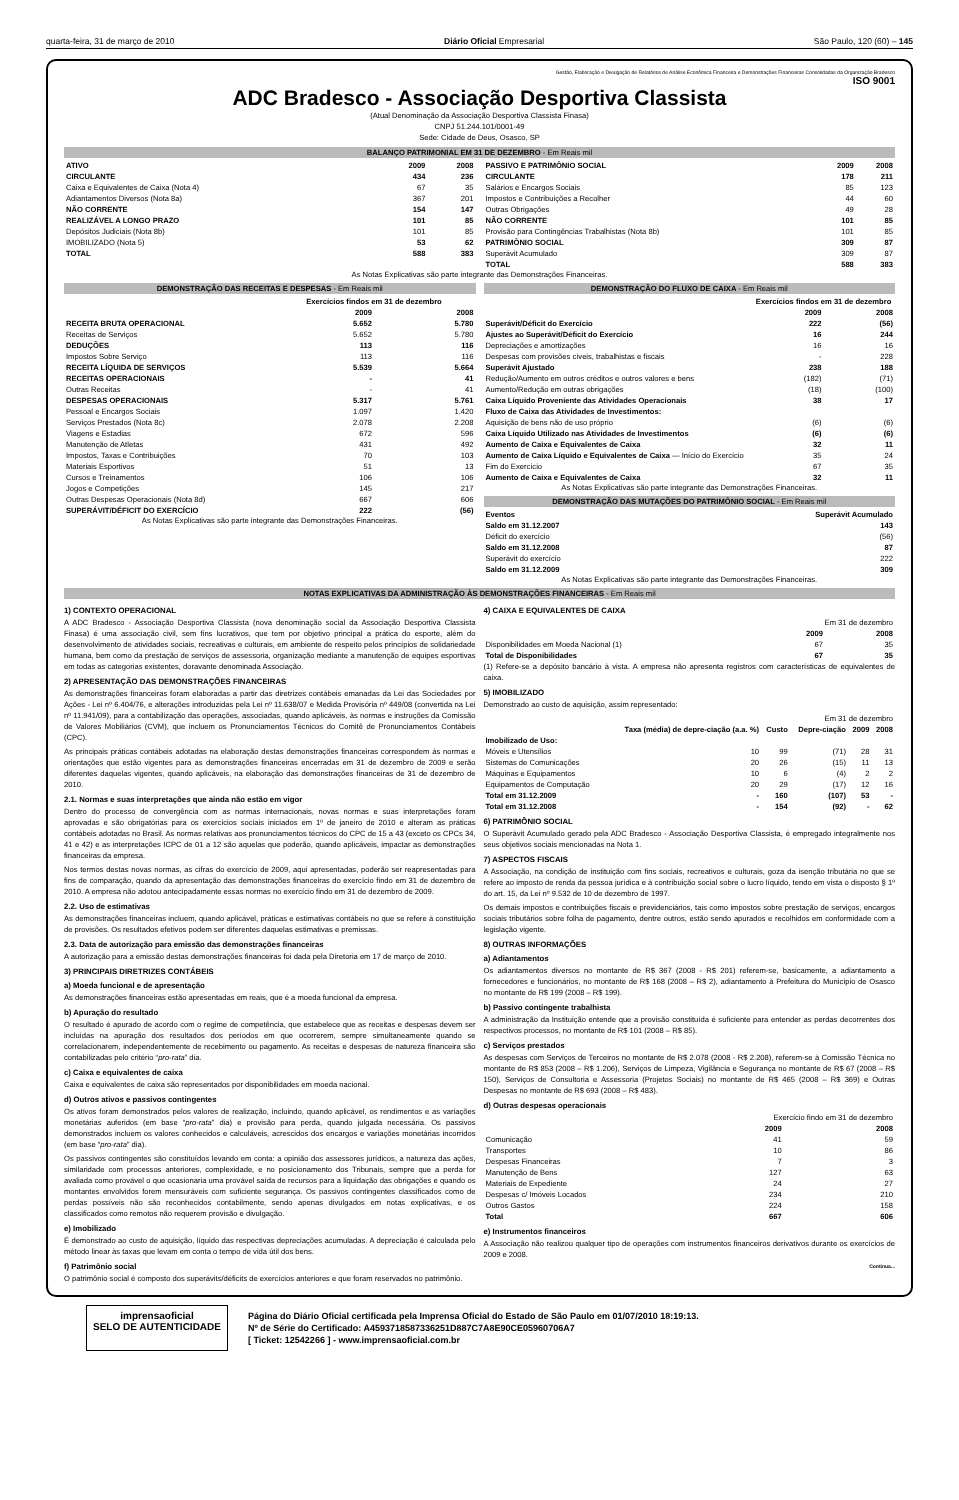quarta-feira, 31 de março de 2010 Diário Oficial Empresarial São Paulo, 120 (60) – 145
Gestão, Elaboração e Divulgação de Relatórios de Análise Econômica Financeira e Demonstrações Financeiras Consolidadas da Organização Bradesco
ISO 9001
ADC Bradesco - Associação Desportiva Classista
(Atual Denominação da Associação Desportiva Classista Finasa)
CNPJ 51.244.101/0001-49
Sede: Cidade de Deus, Osasco, SP
BALANÇO PATRIMONIAL EM 31 DE DEZEMBRO - Em Reais mil
| ATIVO | 2009 | 2008 |
| CIRCULANTE | 434 | 236 |
| Caixa e Equivalentes de Caixa (Nota 4) | 67 | 35 |
| Adiantamentos Diversos (Nota 8a) | 367 | 201 |
| NÃO CORRENTE | 154 | 147 |
| REALIZÁVEL A LONGO PRAZO | 101 | 85 |
| Depósitos Judiciais (Nota 8b) | 101 | 85 |
| IMOBILIZADO (Nota 5) | 53 | 62 |
| TOTAL | 588 | 383 |
| PASSIVO E PATRIMÔNIO SOCIAL | 2009 | 2008 |
| CIRCULANTE | 178 | 211 |
| Salários e Encargos Sociais | 85 | 123 |
| Impostos e Contribuições a Recolher | 44 | 60 |
| Outras Obrigações | 49 | 28 |
| NÃO CORRENTE | 101 | 85 |
| Provisão para Contingências Trabalhistas (Nota 8b) | 101 | 85 |
| PATRIMÔNIO SOCIAL | 309 | 87 |
| Superávit Acumulado | 309 | 87 |
| TOTAL | 588 | 383 |
As Notas Explicativas são parte integrante das Demonstrações Financeiras.
DEMONSTRAÇÃO DAS RECEITAS E DESPESAS - Em Reais mil
| | Exercícios findos em 31 de dezembro | |
| | 2009 | 2008 |
| RECEITA BRUTA OPERACIONAL | 5.652 | 5.780 |
| Receitas de Serviços | 5.652 | 5.780 |
| DEDUÇÕES | 113 | 116 |
| Impostos Sobre Serviço | 113 | 116 |
| RECEITA LÍQUIDA DE SERVIÇOS | 5.539 | 5.664 |
| RECEITAS OPERACIONAIS | - | 41 |
| Outras Receitas | - | 41 |
| DESPESAS OPERACIONAIS | 5.317 | 5.761 |
| Pessoal e Encargos Sociais | 1.097 | 1.420 |
| Serviços Prestados (Nota 8c) | 2.078 | 2.208 |
| Viagens e Estadias | 672 | 596 |
| Manutenção de Atletas | 431 | 492 |
| Impostos, Taxas e Contribuições | 70 | 103 |
| Materiais Esportivos | 51 | 13 |
| Cursos e Treinamentos | 106 | 106 |
| Jogos e Competições | 145 | 217 |
| Outras Despesas Operacionais (Nota 8d) | 667 | 606 |
| SUPERÁVIT/DÉFICIT DO EXERCÍCIO | 222 | (56) |
As Notas Explicativas são parte integrante das Demonstrações Financeiras.
DEMONSTRAÇÃO DO FLUXO DE CAIXA - Em Reais mil
| | Exercícios findos em 31 de dezembro | |
| | 2009 | 2008 |
| Superávit/Déficit do Exercício | 222 | (56) |
| Ajustes ao Superávit/Déficit do Exercício | 16 | 244 |
| Depreciações e amortizações | 16 | 16 |
| Despesas com provisões cíveis, trabalhistas e fiscais | - | 228 |
| Superávit Ajustado | 238 | 188 |
| Redução/Aumento em outros créditos e outros valores e bens | (182) | (71) |
| Aumento/Redução em outras obrigações | (18) | (100) |
| Caixa Líquido Proveniente das Atividades Operacionais | 38 | 17 |
| Fluxo de Caixa das Atividades de Investimentos: | | |
| Aquisição de bens não de uso próprio | (6) | (6) |
| Caixa Líquido Utilizado nas Atividades de Investimentos | (6) | (6) |
| Aumento de Caixa e Equivalentes de Caixa | 32 | 11 |
| Aumento de Caixa Líquido e Equivalentes de Caixa — Início do Exercício | 35 | 24 |
| Fim do Exercício | 67 | 35 |
| Aumento de Caixa e Equivalentes de Caixa | 32 | 11 |
As Notas Explicativas são parte integrante das Demonstrações Financeiras.
DEMONSTRAÇÃO DAS MUTAÇÕES DO PATRIMÔNIO SOCIAL - Em Reais mil
| Eventos | Superávit Acumulado |
| Saldo em 31.12.2007 | 143 |
| Déficit do exercício | (56) |
| Saldo em 31.12.2008 | 87 |
| Superávit do exercício | 222 |
| Saldo em 31.12.2009 | 309 |
As Notas Explicativas são parte integrante das Demonstrações Financeiras.
NOTAS EXPLICATIVAS DA ADMINISTRAÇÃO ÀS DEMONSTRAÇÕES FINANCEIRAS - Em Reais mil
1) CONTEXTO OPERACIONAL
A ADC Bradesco - Associação Desportiva Classista (nova denominação social da Associação Desportiva Classista Finasa) é uma associação civil, sem fins lucrativos, que tem por objetivo principal a prática do esporte, além do desenvolvimento de atividades sociais, recreativas e culturais, em ambiente de respeito pelos princípios de solidariedade humana, bem como da prestação de serviços de assessoria, organização mediante a manutenção de equipes esportivas em todas as categorias existentes, doravante denominada Associação.
2) APRESENTAÇÃO DAS DEMONSTRAÇÕES FINANCEIRAS
As demonstrações financeiras foram elaboradas a partir das diretrizes contábeis emanadas da Lei das Sociedades por Ações - Lei nº 6.404/76, e alterações introduzidas pela Lei nº 11.638/07 e Medida Provisória nº 449/08 (convertida na Lei nº 11.941/09), para a contabilização das operações, associadas, quando aplicáveis, às normas e instruções da Comissão de Valores Mobiliários (CVM), que incluem os Pronunciamentos Técnicos do Comitê de Pronunciamentos Contábeis (CPC).
As principais práticas contábeis adotadas na elaboração destas demonstrações financeiras correspondem às normas e orientações que estão vigentes para as demonstrações financeiras encerradas em 31 de dezembro de 2009 e serão diferentes daquelas vigentes, quando aplicáveis, na elaboração das demonstrações financeiras de 31 de dezembro de 2010.
2.1. Normas e suas interpretações que ainda não estão em vigor
Dentro do processo de convergência com as normas internacionais, novas normas e suas interpretações foram aprovadas e são obrigatórias para os exercícios sociais iniciados em 1º de janeiro de 2010 e alteram as práticas contábeis adotadas no Brasil. As normas relativas aos pronunciamentos técnicos do CPC de 15 a 43 (exceto os CPCs 34, 41 e 42) e as interpretações ICPC de 01 a 12 são aquelas que poderão, quando aplicáveis, impactar as demonstrações financeiras da empresa.
Nos termos destas novas normas, as cifras do exercício de 2009, aqui apresentadas, poderão ser reapresentadas para fins de comparação, quando da apresentação das demonstrações financeiras do exercício findo em 31 de dezembro de 2010. A empresa não adotou antecipadamente essas normas no exercício findo em 31 de dezembro de 2009.
2.2. Uso de estimativas
As demonstrações financeiras incluem, quando aplicável, práticas e estimativas contábeis no que se refere à constituição de provisões. Os resultados efetivos podem ser diferentes daquelas estimativas e premissas.
2.3. Data de autorização para emissão das demonstrações financeiras
A autorização para a emissão destas demonstrações financeiras foi dada pela Diretoria em 17 de março de 2010.
3) PRINCIPAIS DIRETRIZES CONTÁBEIS
a) Moeda funcional e de apresentação
As demonstrações financeiras estão apresentadas em reais, que é a moeda funcional da empresa.
b) Apuração do resultado
O resultado é apurado de acordo com o regime de competência, que estabelece que as receitas e despesas devem ser incluídas na apuração dos resultados dos períodos em que ocorrerem, sempre simultaneamente quando se correlacionarem, independentemente de recebimento ou pagamento. As receitas e despesas de natureza financeira são contabilizadas pelo critério “pro-rata” dia.
c) Caixa e equivalentes de caixa
Caixa e equivalentes de caixa são representados por disponibilidades em moeda nacional.
d) Outros ativos e passivos contingentes
Os ativos foram demonstrados pelos valores de realização, incluindo, quando aplicável, os rendimentos e as variações monetárias auferidos (em base “pro-rata” dia) e provisão para perda, quando julgada necessária. Os passivos demonstrados incluem os valores conhecidos e calculáveis, acrescidos dos encargos e variações monetárias incorridos (em base “pro-rata” dia).
Os passivos contingentes são constituídos levando em conta: a opinião dos assessores jurídicos, a natureza das ações, similaridade com processos anteriores, complexidade, e no posicionamento dos Tribunais, sempre que a perda for avaliada como provável o que ocasionaria uma provável saída de recursos para a liquidação das obrigações e quando os montantes envolvidos forem mensuráveis com suficiente segurança. Os passivos contingentes classificados como de perdas possíveis não são reconhecidos contabilmente, sendo apenas divulgados em notas explicativas, e os classificados como remotos não requerem provisão e divulgação.
e) Imobilizado
É demonstrado ao custo de aquisição, líquido das respectivas depreciações acumuladas. A depreciação é calculada pelo método linear às taxas que levam em conta o tempo de vida útil dos bens.
f) Patrimônio social
O patrimônio social é composto dos superávits/déficits de exercícios anteriores e que foram reservados no patrimônio.
4) CAIXA E EQUIVALENTES DE CAIXA
| | Em 31 de dezembro | |
| | 2009 | 2008 |
| Disponibilidades em Moeda Nacional (1) | 67 | 35 |
| Total de Disponibilidades | 67 | 35 |
(1) Refere-se a depósito bancário à vista. A empresa não apresenta registros com características de equivalentes de caixa.
5) IMOBILIZADO
Demonstrado ao custo de aquisição, assim representado:
| | Em 31 de dezembro | | | | |
| | Taxa (média) de depre-ciação (a.a. %) | Custo | Depre-ciação | 2009 | 2008 |
| Imobilizado de Uso: | | | | | |
| Móveis e Utensílios | 10 | 99 | (71) | 28 | 31 |
| Sistemas de Comunicações | 20 | 26 | (15) | 11 | 13 |
| Máquinas e Equipamentos | 10 | 6 | (4) | 2 | 2 |
| Equipamentos de Computação | 20 | 29 | (17) | 12 | 16 |
| Total em 31.12.2009 | - | 160 | (107) | 53 | - |
| Total em 31.12.2008 | - | 154 | (92) | - | 62 |
6) PATRIMÔNIO SOCIAL
O Superávit Acumulado gerado pela ADC Bradesco - Associação Desportiva Classista, é empregado integralmente nos seus objetivos sociais mencionadas na Nota 1.
7) ASPECTOS FISCAIS
A Associação, na condição de instituição com fins sociais, recreativos e culturais, goza da isenção tributária no que se refere ao imposto de renda da pessoa jurídica e à contribuição social sobre o lucro líquido, tendo em vista o disposto § 1º do art. 15, da Lei nº 9.532 de 10 de dezembro de 1997.
Os demais impostos e contribuições fiscais e previdenciários, tais como impostos sobre prestação de serviços, encargos sociais tributários sobre folha de pagamento, dentre outros, estão sendo apurados e recolhidos em conformidade com a legislação vigente.
8) OUTRAS INFORMAÇÕES
a) Adiantamentos
Os adiantamentos diversos no montante de R$ 367 (2008 - R$ 201) referem-se, basicamente, a adiantamento a fornecedores e funcionários, no montante de R$ 168 (2008 – R$ 2), adiantamento à Prefeitura do Município de Osasco no montante de R$ 199 (2008 – R$ 199).
b) Passivo contingente trabalhista
A administração da Instituição entende que a provisão constituída é suficiente para entender as perdas decorrentes dos respectivos processos, no montante de R$ 101 (2008 – R$ 85).
c) Serviços prestados
As despesas com Serviços de Terceiros no montante de R$ 2.078 (2008 - R$ 2.208), referem-se à Comissão Técnica no montante de R$ 853 (2008 – R$ 1.206), Serviços de Limpeza, Vigilância e Segurança no montante de R$ 67 (2008 – R$ 150), Serviços de Consultoria e Assessoria (Projetos Sociais) no montante de R$ 465 (2008 – R$ 369) e Outras Despesas no montante de R$ 693 (2008 – R$ 483).
d) Outras despesas operacionais
| | Exercício findo em 31 de dezembro | |
| | 2009 | 2008 |
| Comunicação | 41 | 59 |
| Transportes | 10 | 86 |
| Despesas Financeiras | 7 | 3 |
| Manutenção de Bens | 127 | 63 |
| Materiais de Expediente | 24 | 27 |
| Despesas c/ Imóveis Locados | 234 | 210 |
| Outros Gastos | 224 | 158 |
| Total | 667 | 606 |
e) Instrumentos financeiros
A Associação não realizou qualquer tipo de operações com instrumentos financeiros derivativos durante os exercícios de 2009 e 2008.
Continua...
imprensaoficial
SELO DE AUTENTICIDADE
Página do Diário Oficial certificada pela Imprensa Oficial do Estado de São Paulo em 01/07/2010 18:19:13.
Nº de Série do Certificado: A4593718587336251D887C7A8E90CE05960706A7
[ Ticket: 12542266 ] - www.imprensaoficial.com.br